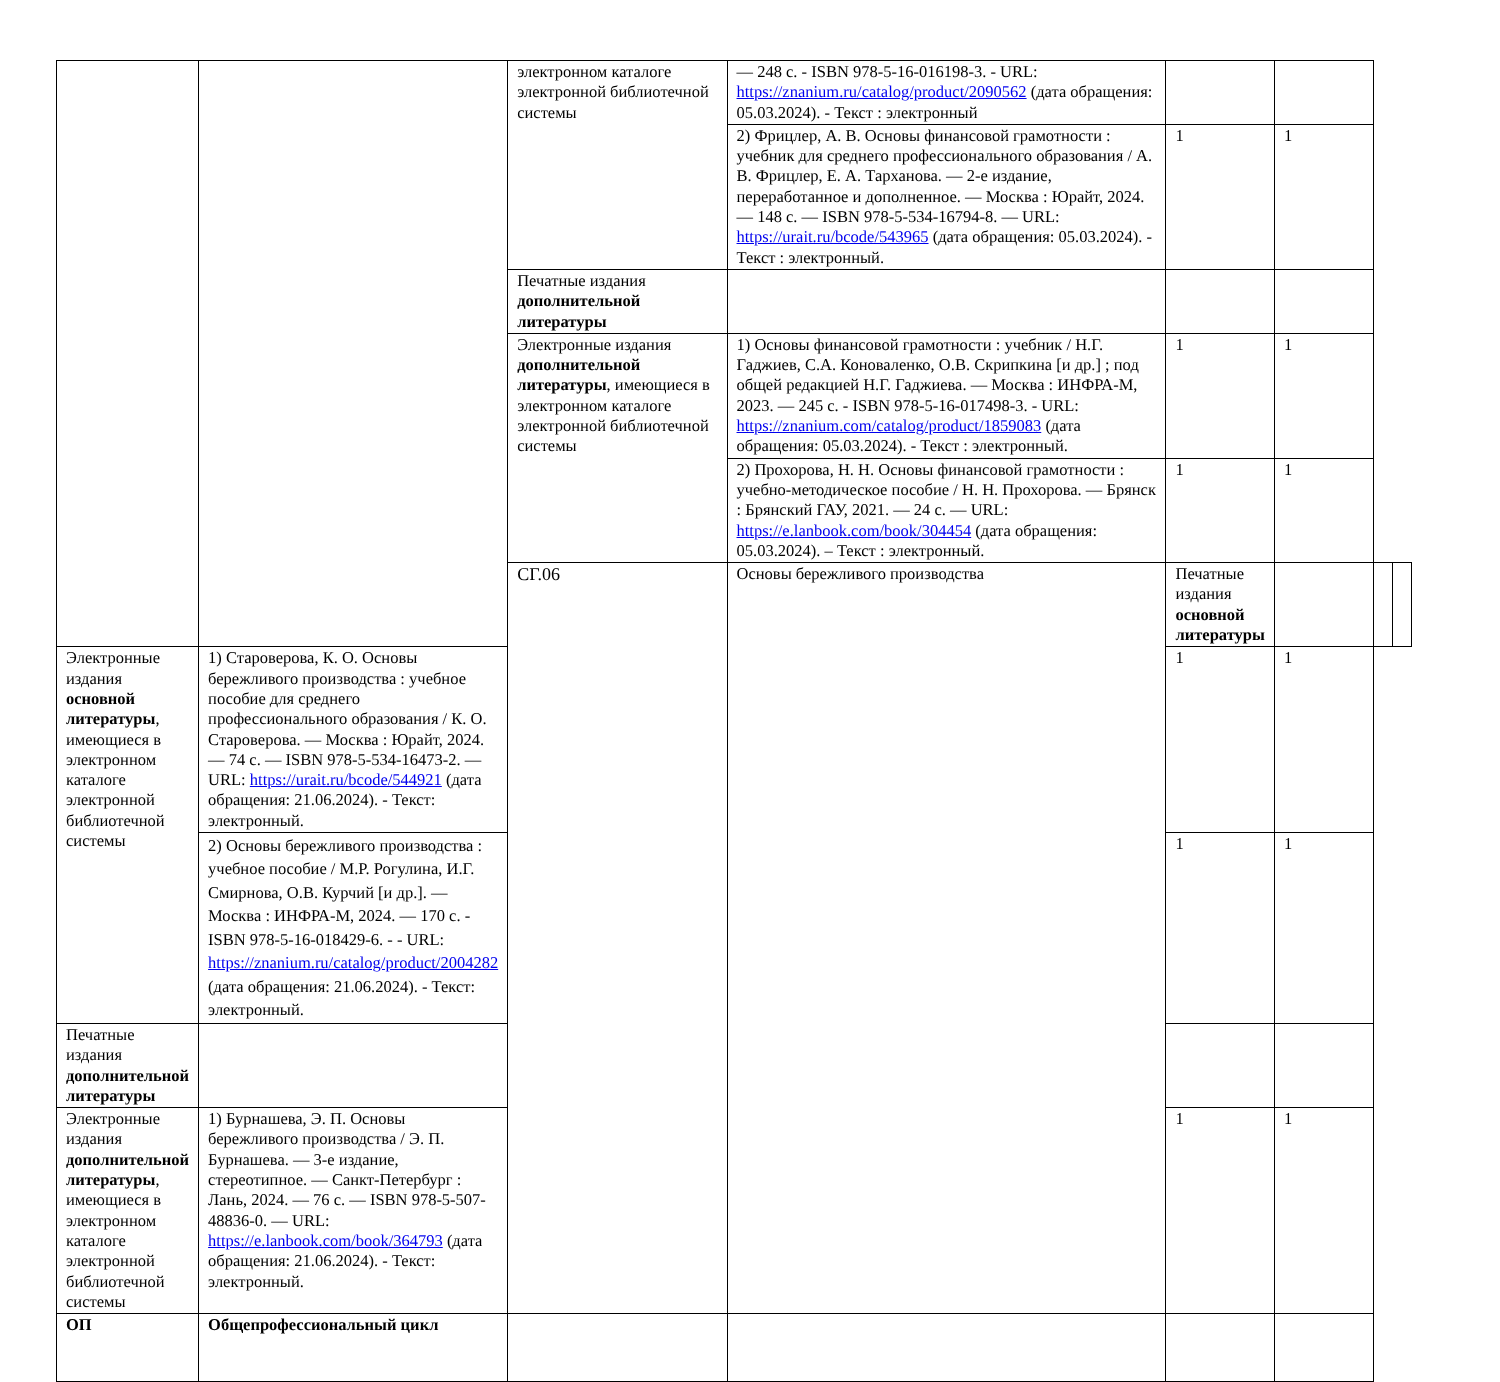| | | электронном каталоге электронной библиотечной системы | — 248 с. - ISBN 978-5-16-016198-3. - URL: https://znanium.ru/catalog/product/2090562 (дата обращения: 05.03.2024). - Текст : электронный | | | | |
| | | | 2) Фрицлер, А. В. Основы финансовой грамотности : учебник для среднего профессионального образования / А. В. Фрицлер, Е. А. Тарханова. — 2-е издание, переработанное и дополненное. — Москва : Юрайт, 2024. — 148 с. — ISBN 978-5-534-16794-8. — URL: https://urait.ru/bcode/543965 (дата обращения: 05.03.2024). - Текст : электронный. | 1 | 1 | | |
| | | Печатные издания дополнительной литературы | | | | | |
| | | Электронные издания дополнительной литературы , имеющиеся в электронном каталоге электронной библиотечной системы | 1) Основы финансовой грамотности : учебник / Н.Г. Гаджиев, С.А. Коноваленко, О.В. Скрипкина [и др.] ; под общей редакцией Н.Г. Гаджиева. — Москва : ИНФРА-М, 2023. — 245 с. - ISBN 978-5-16-017498-3. - URL: https://znanium.com/catalog/product/1859083 (дата обращения: 05.03.2024). - Текст : электронный. | 1 | 1 | | |
| | | | 2) Прохорова, Н. Н. Основы финансовой грамотности : учебно-методическое пособие / Н. Н. Прохорова. — Брянск : Брянский ГАУ, 2021. — 24 с. — URL: https://e.lanbook.com/book/304454 (дата обращения: 05.03.2024). – Текст : электронный. | 1 | 1 | | |
| | | СГ.06 | Основы бережливого производства | Печатные издания основной литературы | | | |
| Электронные издания основной литературы , имеющиеся в электронном каталоге электронной библиотечной системы | 1) Староверова, К. О. Основы бережливого производства : учебное пособие для среднего профессионального образования / К. О. Староверова. — Москва : Юрайт, 2024. — 74 с. — ISBN 978-5-534-16473-2. — URL: https://urait.ru/bcode/544921 (дата обращения: 21.06.2024). - Текст: электронный. | | | 1 | 1 | | |
| | 2) Основы бережливого производства : учебное пособие / М.Р. Рогулина, И.Г. Смирнова, О.В. Курчий [и др.]. — Москва : ИНФРА-М, 2024. — 170 с. - ISBN 978-5-16-018429-6. - - URL: https://znanium.ru/catalog/product/2004282 (дата обращения: 21.06.2024). - Текст: электронный. | | | 1 | 1 | | |
| Печатные издания дополнительной литературы | | | | | | | |
| Электронные издания дополнительной литературы , имеющиеся в электронном каталоге электронной библиотечной системы | 1) Бурнашева, Э. П. Основы бережливого производства / Э. П. Бурнашева. — 3-е издание, стереотипное. — Санкт-Петербург : Лань, 2024. — 76 с. — ISBN 978-5-507-48836-0. — URL: https://e.lanbook.com/book/364793 (дата обращения: 21.06.2024). - Текст: электронный. | | | 1 | 1 | | |
| ОП | Общепрофессиональный цикл | | | | | | |